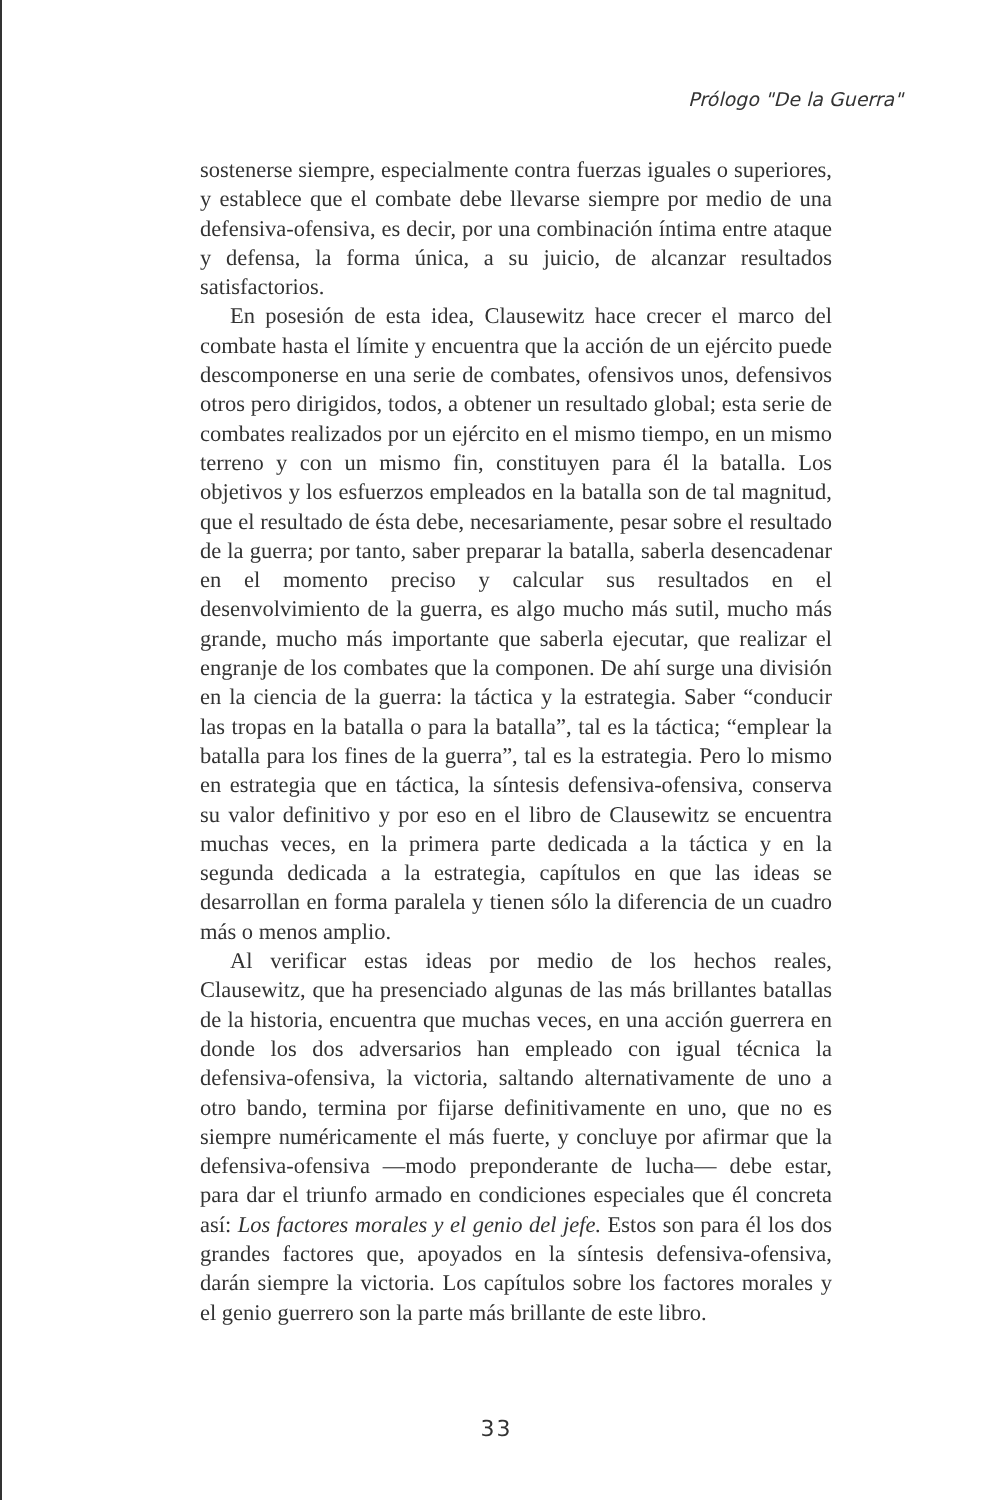Prólogo "De la Guerra"
sostenerse siempre, especialmente contra fuerzas iguales o superiores, y establece que el combate debe llevarse siempre por medio de una defensiva-ofensiva, es decir, por una combinación íntima entre ataque y defensa, la forma única, a su juicio, de alcanzar resultados satisfactorios.
En posesión de esta idea, Clausewitz hace crecer el marco del combate hasta el límite y encuentra que la acción de un ejército puede descomponerse en una serie de combates, ofensivos unos, defensivos otros pero dirigidos, todos, a obtener un resultado global; esta serie de combates realizados por un ejército en el mismo tiempo, en un mismo terreno y con un mismo fin, constituyen para él la batalla. Los objetivos y los esfuerzos empleados en la batalla son de tal magnitud, que el resultado de ésta debe, necesariamente, pesar sobre el resultado de la guerra; por tanto, saber preparar la batalla, saberla desencadenar en el momento preciso y calcular sus resultados en el desenvolvimiento de la guerra, es algo mucho más sutil, mucho más grande, mucho más importante que saberla ejecutar, que realizar el engranje de los combates que la componen. De ahí surge una división en la ciencia de la guerra: la táctica y la estrategia. Saber “conducir las tropas en la batalla o para la batalla”, tal es la táctica; “emplear la batalla para los fines de la guerra”, tal es la estrategia. Pero lo mismo en estrategia que en táctica, la síntesis defensiva-ofensiva, conserva su valor definitivo y por eso en el libro de Clausewitz se encuentra muchas veces, en la primera parte dedicada a la táctica y en la segunda dedicada a la estrategia, capítulos en que las ideas se desarrollan en forma paralela y tienen sólo la diferencia de un cuadro más o menos amplio.
Al verificar estas ideas por medio de los hechos reales, Clausewitz, que ha presenciado algunas de las más brillantes batallas de la historia, encuentra que muchas veces, en una acción guerrera en donde los dos adversarios han empleado con igual técnica la defensiva-ofensiva, la victoria, saltando alternativamente de uno a otro bando, termina por fijarse definitivamente en uno, que no es siempre numéricamente el más fuerte, y concluye por afirmar que la defensiva-ofensiva —modo preponderante de lucha— debe estar, para dar el triunfo armado en condiciones especiales que él concreta así: Los factores morales y el genio del jefe. Estos son para él los dos grandes factores que, apoyados en la síntesis defensiva-ofensiva, darán siempre la victoria. Los capítulos sobre los factores morales y el genio guerrero son la parte más brillante de este libro.
33